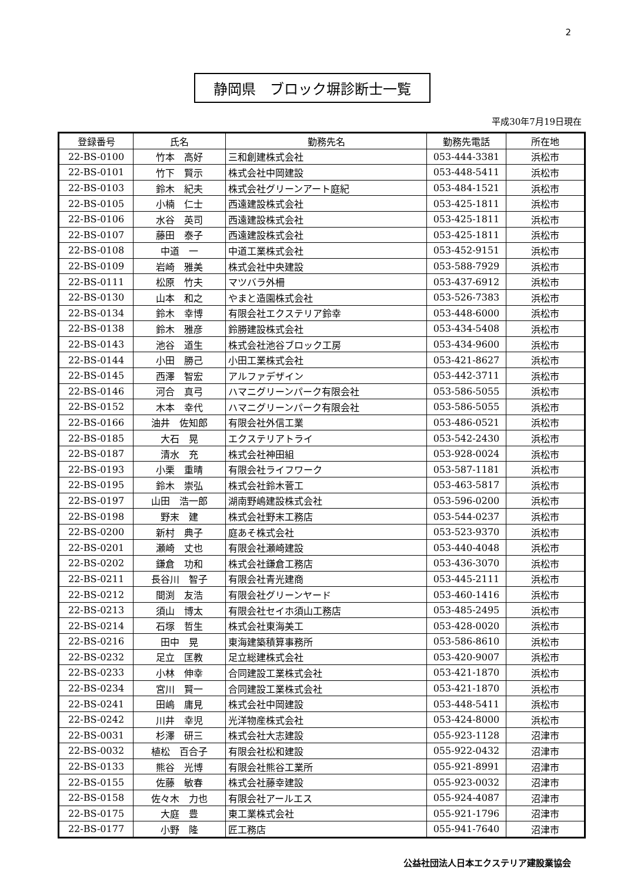2
静岡県　ブロック塀診断士一覧
平成30年7月19日現在
| 登録番号 | 氏名 | 勤務先名 | 勤務先電話 | 所在地 |
| --- | --- | --- | --- | --- |
| 22-BS-0100 | 竹本 高好 | 三和創建株式会社 | 053-444-3381 | 浜松市 |
| 22-BS-0101 | 竹下 賢示 | 株式会社中岡建設 | 053-448-5411 | 浜松市 |
| 22-BS-0103 | 鈴木 紀夫 | 株式会社グリーンアート庭紀 | 053-484-1521 | 浜松市 |
| 22-BS-0105 | 小楠 仁士 | 西遠建設株式会社 | 053-425-1811 | 浜松市 |
| 22-BS-0106 | 水谷 英司 | 西遠建設株式会社 | 053-425-1811 | 浜松市 |
| 22-BS-0107 | 藤田 泰子 | 西遠建設株式会社 | 053-425-1811 | 浜松市 |
| 22-BS-0108 | 中道 一 | 中道工業株式会社 | 053-452-9151 | 浜松市 |
| 22-BS-0109 | 岩崎 雅美 | 株式会社中央建設 | 053-588-7929 | 浜松市 |
| 22-BS-0111 | 松原 竹夫 | マツバラ外柵 | 053-437-6912 | 浜松市 |
| 22-BS-0130 | 山本 和之 | やまと造園株式会社 | 053-526-7383 | 浜松市 |
| 22-BS-0134 | 鈴木 幸博 | 有限会社エクステリア鈴幸 | 053-448-6000 | 浜松市 |
| 22-BS-0138 | 鈴木 雅彦 | 鈴勝建設株式会社 | 053-434-5408 | 浜松市 |
| 22-BS-0143 | 池谷 道生 | 株式会社池谷ブロック工房 | 053-434-9600 | 浜松市 |
| 22-BS-0144 | 小田 勝己 | 小田工業株式会社 | 053-421-8627 | 浜松市 |
| 22-BS-0145 | 西澤 智宏 | アルファデザイン | 053-442-3711 | 浜松市 |
| 22-BS-0146 | 河合 真弓 | ハマニグリーンパーク有限会社 | 053-586-5055 | 浜松市 |
| 22-BS-0152 | 木本 幸代 | ハマニグリーンパーク有限会社 | 053-586-5055 | 浜松市 |
| 22-BS-0166 | 油井 佐知郎 | 有限会社外信工業 | 053-486-0521 | 浜松市 |
| 22-BS-0185 | 大石 晃 | エクステリアトライ | 053-542-2430 | 浜松市 |
| 22-BS-0187 | 清水 充 | 株式会社神田組 | 053-928-0024 | 浜松市 |
| 22-BS-0193 | 小栗 重晴 | 有限会社ライフワーク | 053-587-1181 | 浜松市 |
| 22-BS-0195 | 鈴木 崇弘 | 株式会社鈴木菅工 | 053-463-5817 | 浜松市 |
| 22-BS-0197 | 山田 浩一郎 | 湖南野嶋建設株式会社 | 053-596-0200 | 浜松市 |
| 22-BS-0198 | 野末 建 | 株式会社野末工務店 | 053-544-0237 | 浜松市 |
| 22-BS-0200 | 新村 典子 | 庭あそ株式会社 | 053-523-9370 | 浜松市 |
| 22-BS-0201 | 瀬崎 丈也 | 有限会社瀬崎建設 | 053-440-4048 | 浜松市 |
| 22-BS-0202 | 鎌倉 功和 | 株式会社鎌倉工務店 | 053-436-3070 | 浜松市 |
| 22-BS-0211 | 長谷川 智子 | 有限会社青光建商 | 053-445-2111 | 浜松市 |
| 22-BS-0212 | 間渕 友浩 | 有限会社グリーンヤード | 053-460-1416 | 浜松市 |
| 22-BS-0213 | 須山 博太 | 有限会社セイホ須山工務店 | 053-485-2495 | 浜松市 |
| 22-BS-0214 | 石塚 哲生 | 株式会社東海美工 | 053-428-0020 | 浜松市 |
| 22-BS-0216 | 田中 晃 | 東海建築積算事務所 | 053-586-8610 | 浜松市 |
| 22-BS-0232 | 足立 匡教 | 足立総建株式会社 | 053-420-9007 | 浜松市 |
| 22-BS-0233 | 小林 伸幸 | 合同建設工業株式会社 | 053-421-1870 | 浜松市 |
| 22-BS-0234 | 宮川 賢一 | 合同建設工業株式会社 | 053-421-1870 | 浜松市 |
| 22-BS-0241 | 田嶋 庸見 | 株式会社中岡建設 | 053-448-5411 | 浜松市 |
| 22-BS-0242 | 川井 幸児 | 光洋物産株式会社 | 053-424-8000 | 浜松市 |
| 22-BS-0031 | 杉澤 研三 | 株式会社大志建設 | 055-923-1128 | 沼津市 |
| 22-BS-0032 | 植松 百合子 | 有限会社松和建設 | 055-922-0432 | 沼津市 |
| 22-BS-0133 | 熊谷 光博 | 有限会社熊谷工業所 | 055-921-8991 | 沼津市 |
| 22-BS-0155 | 佐藤 敏春 | 株式会社藤幸建設 | 055-923-0032 | 沼津市 |
| 22-BS-0158 | 佐々木 力也 | 有限会社アールエス | 055-924-4087 | 沼津市 |
| 22-BS-0175 | 大庭 豊 | 東工業株式会社 | 055-921-1796 | 沼津市 |
| 22-BS-0177 | 小野 隆 | 匠工務店 | 055-941-7640 | 沼津市 |
公益社団法人日本エクステリア建設業協会